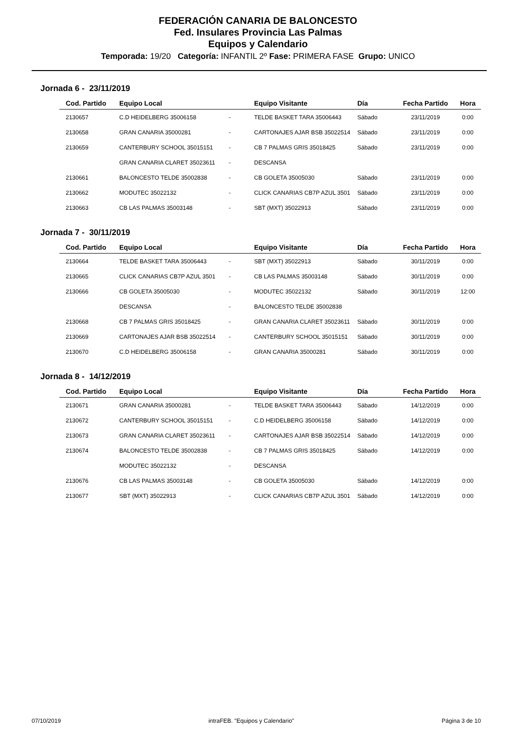FEDERACIÓN CANARIA DE BALONCESTO
Fed. Insulares Provincia Las Palmas
Equipos y Calendario
Temporada: 19/20 Categoría: INFANTIL 2º Fase: PRIMERA FASE Grupo: UNICO
Jornada 6 - 23/11/2019
| Cod. Partido | Equipo Local | | Equipo Visitante | Día | Fecha Partido | Hora |
| --- | --- | --- | --- | --- | --- | --- |
| 2130657 | C.D HEIDELBERG 35006158 | - | TELDE BASKET TARA 35006443 | Sábado | 23/11/2019 | 0:00 |
| 2130658 | GRAN CANARIA 35000281 | - | CARTONAJES AJAR BSB 35022514 | Sábado | 23/11/2019 | 0:00 |
| 2130659 | CANTERBURY SCHOOL 35015151 | - | CB 7 PALMAS GRIS 35018425 | Sábado | 23/11/2019 | 0:00 |
| | GRAN CANARIA CLARET 35023611 | - | DESCANSA | | | |
| 2130661 | BALONCESTO TELDE 35002838 | - | CB GOLETA 35005030 | Sábado | 23/11/2019 | 0:00 |
| 2130662 | MODUTEC 35022132 | - | CLICK CANARIAS CB7P AZUL 3501 | Sábado | 23/11/2019 | 0:00 |
| 2130663 | CB LAS PALMAS 35003148 | - | SBT (MXT) 35022913 | Sábado | 23/11/2019 | 0:00 |
Jornada 7 - 30/11/2019
| Cod. Partido | Equipo Local | | Equipo Visitante | Día | Fecha Partido | Hora |
| --- | --- | --- | --- | --- | --- | --- |
| 2130664 | TELDE BASKET TARA 35006443 | - | SBT (MXT) 35022913 | Sábado | 30/11/2019 | 0:00 |
| 2130665 | CLICK CANARIAS CB7P AZUL 3501 | - | CB LAS PALMAS 35003148 | Sábado | 30/11/2019 | 0:00 |
| 2130666 | CB GOLETA 35005030 | - | MODUTEC 35022132 | Sábado | 30/11/2019 | 12:00 |
| | DESCANSA | - | BALONCESTO TELDE 35002838 | | | |
| 2130668 | CB 7 PALMAS GRIS 35018425 | - | GRAN CANARIA CLARET 35023611 | Sábado | 30/11/2019 | 0:00 |
| 2130669 | CARTONAJES AJAR BSB 35022514 | - | CANTERBURY SCHOOL 35015151 | Sábado | 30/11/2019 | 0:00 |
| 2130670 | C.D HEIDELBERG 35006158 | - | GRAN CANARIA 35000281 | Sábado | 30/11/2019 | 0:00 |
Jornada 8 - 14/12/2019
| Cod. Partido | Equipo Local | | Equipo Visitante | Día | Fecha Partido | Hora |
| --- | --- | --- | --- | --- | --- | --- |
| 2130671 | GRAN CANARIA 35000281 | - | TELDE BASKET TARA 35006443 | Sábado | 14/12/2019 | 0:00 |
| 2130672 | CANTERBURY SCHOOL 35015151 | - | C.D HEIDELBERG 35006158 | Sábado | 14/12/2019 | 0:00 |
| 2130673 | GRAN CANARIA CLARET 35023611 | - | CARTONAJES AJAR BSB 35022514 | Sábado | 14/12/2019 | 0:00 |
| 2130674 | BALONCESTO TELDE 35002838 | - | CB 7 PALMAS GRIS 35018425 | Sábado | 14/12/2019 | 0:00 |
| | MODUTEC 35022132 | - | DESCANSA | | | |
| 2130676 | CB LAS PALMAS 35003148 | - | CB GOLETA 35005030 | Sábado | 14/12/2019 | 0:00 |
| 2130677 | SBT (MXT) 35022913 | - | CLICK CANARIAS CB7P AZUL 3501 | Sábado | 14/12/2019 | 0:00 |
07/10/2019 intraFEB. "Equipos y Calendario" Página 3 de 10